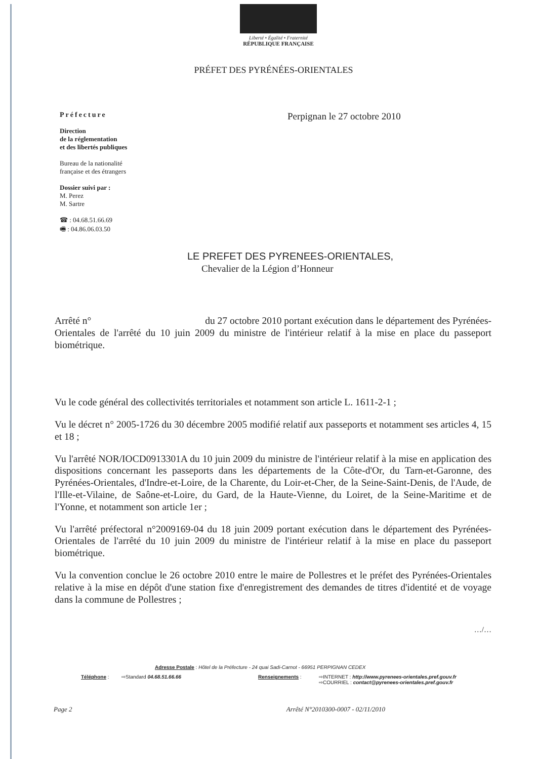Liberté • Égalité • Fraternité
RÉPUBLIQUE FRANÇAISE
PRÉFET DES PYRÉNÉES-ORIENTALES
Préfecture
Direction
de la réglementation
et des libertés publiques
Bureau de la nationalité
française et des étrangers
Dossier suivi par :
M. Perez
M. Sartre
☎ : 04.68.51.66.69
🖷 : 04.86.06.03.50
Perpignan le 27 octobre 2010
LE PREFET DES PYRENEES-ORIENTALES,
Chevalier de la Légion d’Honneur
Arrêté n° du 27 octobre 2010 portant exécution dans le département des Pyrénées-Orientales de l'arrêté du 10 juin 2009 du ministre de l'intérieur relatif à la mise en place du passeport biométrique.
Vu le code général des collectivités territoriales et notamment son article L. 1611-2-1 ;
Vu le décret n° 2005-1726 du 30 décembre 2005 modifié relatif aux passeports et notamment ses articles 4, 15 et 18 ;
Vu l'arrêté NOR/IOCD0913301A du 10 juin 2009 du ministre de l'intérieur relatif à la mise en application des dispositions concernant les passeports dans les départements de la Côte-d'Or, du Tarn-et-Garonne, des Pyrénées-Orientales, d'Indre-et-Loire, de la Charente, du Loir-et-Cher, de la Seine-Saint-Denis, de l'Aude, de l'Ille-et-Vilaine, de Saône-et-Loire, du Gard, de la Haute-Vienne, du Loiret, de la Seine-Maritime et de l'Yonne, et notamment son article 1er ;
Vu l'arrêté préfectoral n°2009169-04 du 18 juin 2009 portant exécution dans le département des Pyrénées-Orientales de l'arrêté du 10 juin 2009 du ministre de l'intérieur relatif à la mise en place du passeport biométrique.
Vu la convention conclue le 26 octobre 2010 entre le maire de Pollestres et le préfet des Pyrénées-Orientales relative à la mise en dépôt d'une station fixe d'enregistrement des demandes de titres d'identité et de voyage dans la commune de Pollestres ;
…/…
Adresse Postale : Hôtel de la Préfecture - 24 quai Sadi-Carnot - 66951 PERPIGNAN CEDEX
Téléphone : ⇨Standard 04.68.51.66.66 Renseignements : ⇨INTERNET : http://www.pyrenees-orientales.pref.gouv.fr
⇨COURRIEL : contact@pyrenees-orientales.pref.gouv.fr
Page 2 Arrêté N°2010300-0007 - 02/11/2010